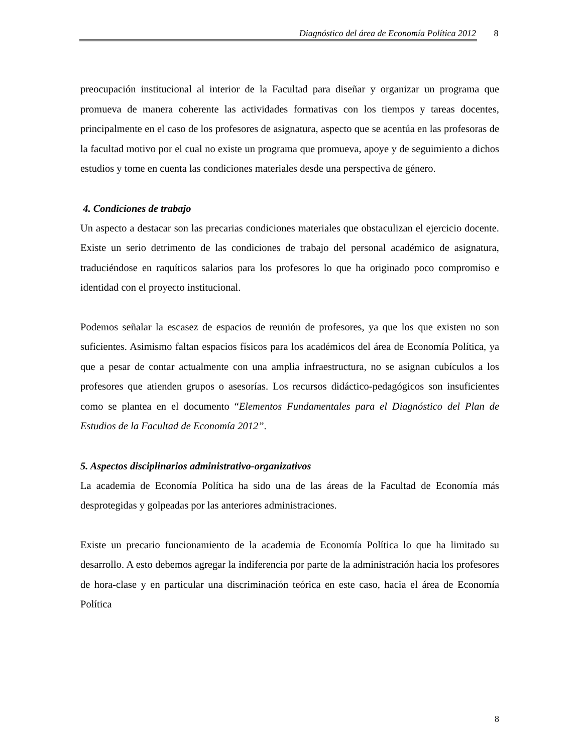Diagnóstico del área de Economía Política 2012 8
preocupación institucional al interior de la Facultad para diseñar y organizar un programa que promueva de manera coherente las actividades formativas con los tiempos y tareas docentes, principalmente en el caso de los profesores de asignatura, aspecto que se acentúa en las profesoras de la facultad motivo por el cual no existe un programa que promueva, apoye y de seguimiento a dichos estudios y tome en cuenta las condiciones materiales desde una perspectiva de género.
4. Condiciones de trabajo
Un aspecto a destacar son las precarias condiciones materiales que obstaculizan el ejercicio docente. Existe un serio detrimento de las condiciones de trabajo del personal académico de asignatura, traduciéndose en raquíticos salarios para los profesores lo que ha originado poco compromiso e identidad con el proyecto institucional.
Podemos señalar la escasez de espacios de reunión de profesores, ya que los que existen no son suficientes. Asimismo faltan espacios físicos para los académicos del área de Economía Política, ya que a pesar de contar actualmente con una amplia infraestructura, no se asignan cubículos a los profesores que atienden grupos o asesorías. Los recursos didáctico-pedagógicos son insuficientes como se plantea en el documento “Elementos Fundamentales para el Diagnóstico del Plan de Estudios de la Facultad de Economía 2012”.
5. Aspectos disciplinarios administrativo-organizativos
La academia de Economía Política ha sido una de las áreas de la Facultad de Economía más desprotegidas y golpeadas por las anteriores administraciones.
Existe un precario funcionamiento de la academia de Economía Política lo que ha limitado su desarrollo. A esto debemos agregar la indiferencia por parte de la administración hacia los profesores de hora-clase y en particular una discriminación teórica en este caso, hacia el área de Economía Política
8